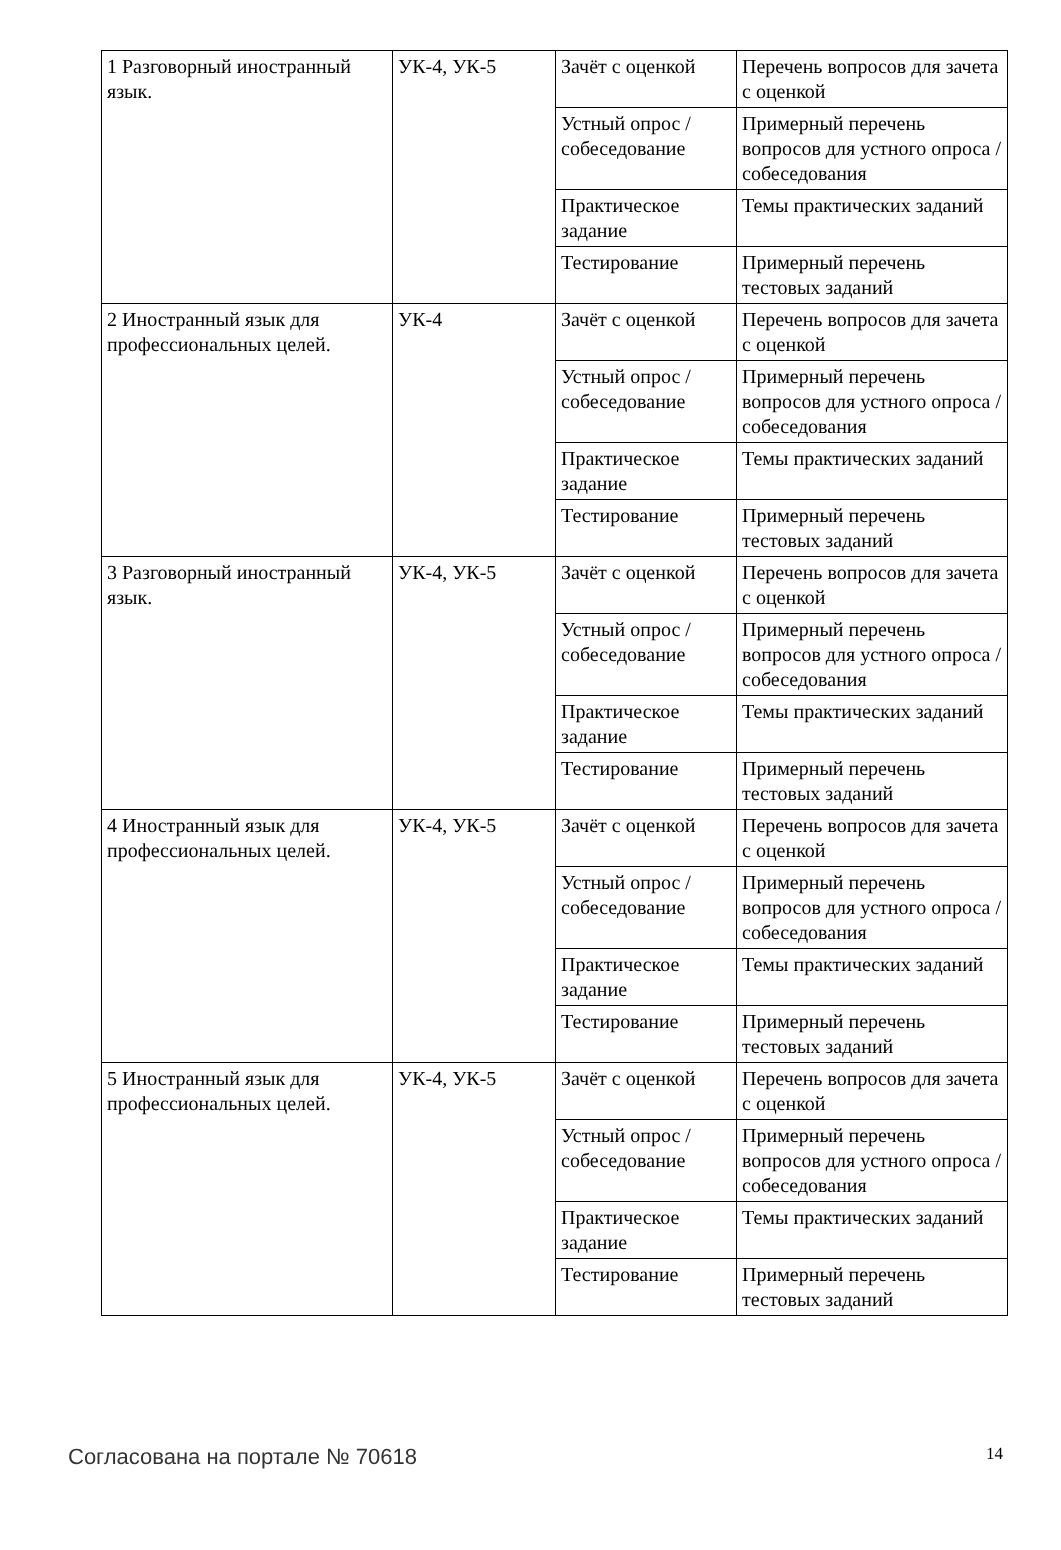| 1 Разговорный иностранный язык. | УК-4, УК-5 | Зачёт с оценкой | Перечень вопросов для зачета с оценкой |
| | | Устный опрос / собеседование | Примерный перечень вопросов для устного опроса / собеседования |
| | | Практическое задание | Темы практических заданий |
| | | Тестирование | Примерный перечень тестовых заданий |
| 2 Иностранный язык для профессиональных целей. | УК-4 | Зачёт с оценкой | Перечень вопросов для зачета с оценкой |
| | | Устный опрос / собеседование | Примерный перечень вопросов для устного опроса / собеседования |
| | | Практическое задание | Темы практических заданий |
| | | Тестирование | Примерный перечень тестовых заданий |
| 3 Разговорный иностранный язык. | УК-4, УК-5 | Зачёт с оценкой | Перечень вопросов для зачета с оценкой |
| | | Устный опрос / собеседование | Примерный перечень вопросов для устного опроса / собеседования |
| | | Практическое задание | Темы практических заданий |
| | | Тестирование | Примерный перечень тестовых заданий |
| 4 Иностранный язык для профессиональных целей. | УК-4, УК-5 | Зачёт с оценкой | Перечень вопросов для зачета с оценкой |
| | | Устный опрос / собеседование | Примерный перечень вопросов для устного опроса / собеседования |
| | | Практическое задание | Темы практических заданий |
| | | Тестирование | Примерный перечень тестовых заданий |
| 5 Иностранный язык для профессиональных целей. | УК-4, УК-5 | Зачёт с оценкой | Перечень вопросов для зачета с оценкой |
| | | Устный опрос / собеседование | Примерный перечень вопросов для устного опроса / собеседования |
| | | Практическое задание | Темы практических заданий |
| | | Тестирование | Примерный перечень тестовых заданий |
Согласована на портале № 70618 14